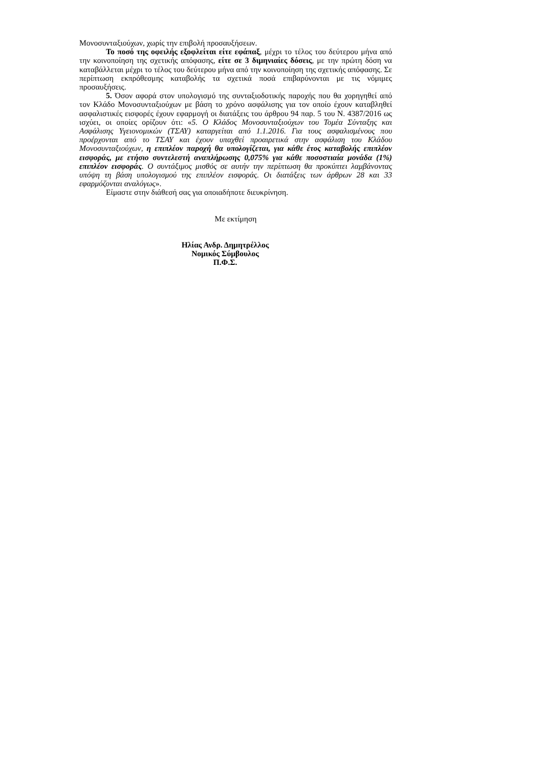Μονοσυνταξιούχων, χωρίς την επιβολή προσαυξήσεων.
Το ποσό της οφειλής εξοφλείται είτε εφάπαξ, μέχρι το τέλος του δεύτερου μήνα από την κοινοποίηση της σχετικής απόφασης, είτε σε 3 διμηνιαίες δόσεις, με την πρώτη δόση να καταβάλλεται μέχρι το τέλος του δεύτερου μήνα από την κοινοποίηση της σχετικής απόφασης. Σε περίπτωση εκπρόθεσμης καταβολής τα σχετικά ποσά επιβαρύνονται με τις νόμιμες προσαυξήσεις.
5. Όσον αφορά στον υπολογισμό της συνταξιοδοτικής παροχής που θα χορηγηθεί από τον Κλάδο Μονοσυνταξιούχων με βάση το χρόνο ασφάλισης για τον οποίο έχουν καταβληθεί ασφαλιστικές εισφορές έχουν εφαρμογή οι διατάξεις του άρθρου 94 παρ. 5 του Ν. 4387/2016 ως ισχύει, οι οποίες ορίζουν ότι: «5. Ο Κλάδος Μονοσυνταξιούχων του Τομέα Σύνταξης και Ασφάλισης Υγειονομικών (ΤΣΑΥ) καταργείται από 1.1.2016. Για τους ασφαλισμένους που προέρχονται από το ΤΣΑΥ και έχουν υπαχθεί προαιρετικά στην ασφάλιση του Κλάδου Μονοσυνταξιούχων, η επιπλέον παροχή θα υπολογίζεται, για κάθε έτος καταβολής επιπλέον εισφοράς, με ετήσιο συντελεστή αναπλήρωσης 0,075% για κάθε ποσοστιαία μονάδα (1%) επιπλέον εισφοράς. Ο συντάξιμος μισθός σε αυτήν την περίπτωση θα προκύπτει λαμβάνοντας υπόψη τη βάση υπολογισμού της επιπλέον εισφοράς. Οι διατάξεις των άρθρων 28 και 33 εφαρμόζονται αναλόγως».
Είμαστε στην διάθεσή σας για οποιαδήποτε διευκρίνηση.
Με εκτίμηση
Ηλίας Ανδρ. Δημητρέλλος
Νομικός Σύμβουλος
Π.Φ.Σ.